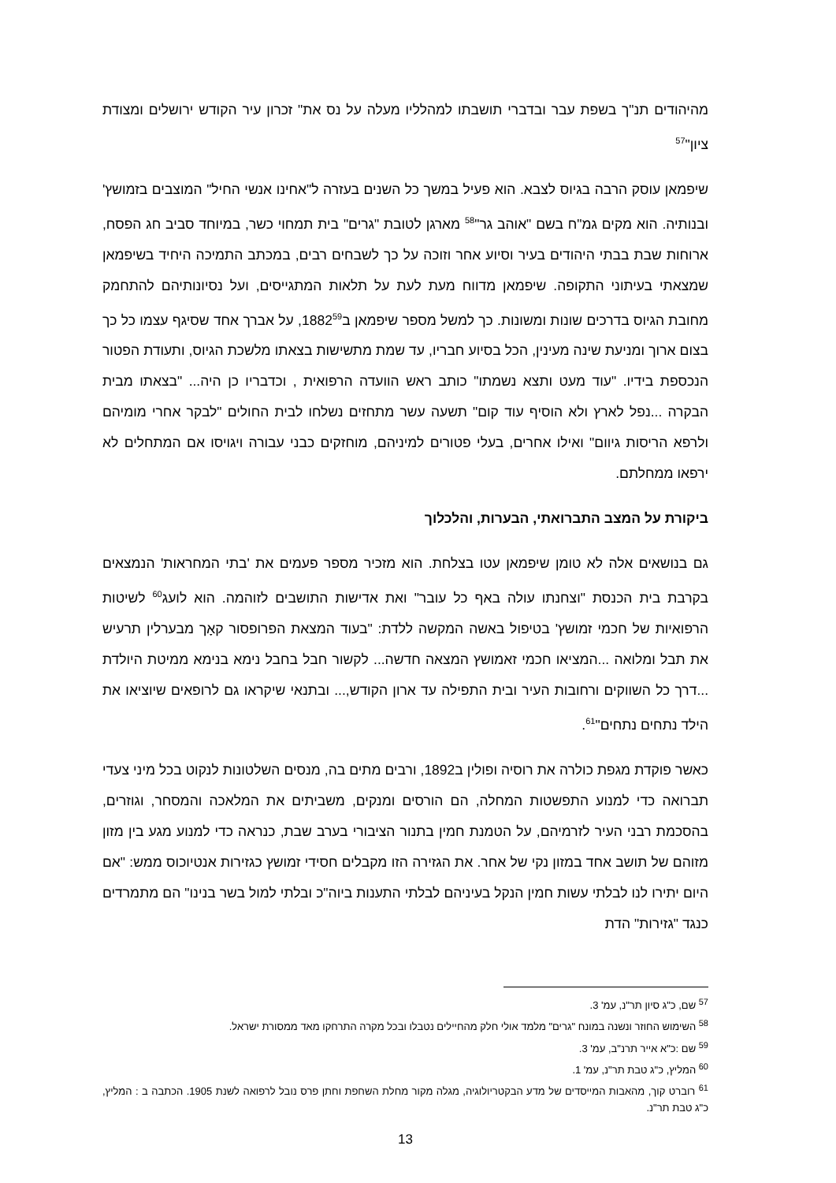מהיהודים תנ"ך בשפת עבר ובדברי תושבתו למהלליו מעלה על נס את" זכרון עיר הקודש ירושלים ומצודת ציון"<sup>57</sup>
שיפמאן עוסק הרבה בגיוס לצבא. הוא פעיל במשך כל השנים בעזרה ל"אחינו אנשי החיל" המוצבים בזמושץ' ובנותיה. הוא מקים גמ"ח בשם "אוהב גר"<sup>58</sup> מארגן לטובת "גרים" בית תמחוי כשר, במיוחד סביב חג הפסח, ארוחות שבת בבתי היהודים בעיר וסיוע אחר וזוכה על כך לשבחים רבים, במכתב התמיכה היחיד בשיפמאן שמצאתי בעיתוני התקופה. שיפמאן מדווח מעת לעת על תלאות המתגייסים, ועל נסיונותיהם להתחמק מחובת הגיוס בדרכים שונות ומשונות. כך למשל מספר שיפמאן ב1882<sup>59</sup>, על אברך אחד שסיגף עצמו כל כך בצום ארוך ומניעת שינה מעינין, הכל בסיוע חבריו, עד שמת מתשישות בצאתו מלשכת הגיוס, ותעודת הפטור הנכספת בידיו. "עוד מעט ותצא נשמתו" כותב ראש הוועדה הרפואית , וכדבריו כן היה... "בצאתו מבית הבקרה ...נפל לארץ ולא הוסיף עוד קום" תשעה עשר מתחזים נשלחו לבית החולים "לבקר אחרי מומיהם ולרפא הריסות גיוום" ואילו אחרים, בעלי פטורים למיניהם, מוחזקים כבני עבורה ויגויסו אם המתחלים לא ירפאו ממחלתם.
ביקורת על המצב התברואתי, הבערות, והלכלוך
גם בנושאים אלה לא טומן שיפמאן עטו בצלחת. הוא מזכיר מספר פעמים את 'בתי המחראות' הנמצאים בקרבת בית הכנסת "וצחנתו עולה באף כל עובר" ואת אדישות התושבים לזוהמה. הוא לועג<sup>60</sup> לשיטות הרפואיות של חכמי זמושץ' בטיפול באשה המקשה ללדת: "בעוד המצאת הפרופסור קאָך מבערלין תרעיש את תבל ומלואה ...המציאו חכמי זאמושץ המצאה חדשה... לקשור חבל בחבל נימא בנימא ממיטת היולדת ...דרך כל השווקים ורחובות העיר ובית התפילה עד ארון הקודש,... ובתנאי שיקראו גם לרופאים שיוציאו את הילד נתחים נתחים"<sup>61</sup>.
כאשר פוקדת מגפת כולרה את רוסיה ופולין ב1892, ורבים מתים בה, מנסים השלטונות לנקוט בכל מיני צעדי תברואה כדי למנוע התפשטות המחלה, הם הורסים ומנקים, משביתים את המלאכה והמסחר, וגוזרים, בהסכמת רבני העיר לזרמיהם, על הטמנת חמין בתנור הציבורי בערב שבת, כנראה כדי למנוע מגע בין מזון מזוהם של תושב אחד במזון נקי של אחר. את הגזירה הזו מקבלים חסידי זמושץ כגזירות אנטיוכוס ממש: "אם היום יתירו לנו לבלתי עשות חמין הנקל בעיניהם לבלתי התענות ביוה"כ ובלתי למול בשר בנינו" הם מתמרדים כנגד "גזירות" הדת
<sup>57</sup> שם, כ"ג סיון תר"נ, עמ' 3.
<sup>58</sup> השימוש החוזר ונשנה במונח "גרים" מלמד אולי חלק מהחיילים נטבלו ובכל מקרה התרחקו מאד ממסורת ישראל.
<sup>59</sup> שם :כ"א אייר תרנ"ב, עמ' 3.
<sup>60</sup> המליץ, כ"ג טבת תר"נ, עמ' 1.
<sup>61</sup> רוברט קוך, מהאבות המייסדים של מדע הבקטריולוגיה, מגלה מקור מחלת השחפת וחתן פרס נובל לרפואה לשנת 1905. הכתבה ב : המליץ, כ"ג טבת תר"נ.
13